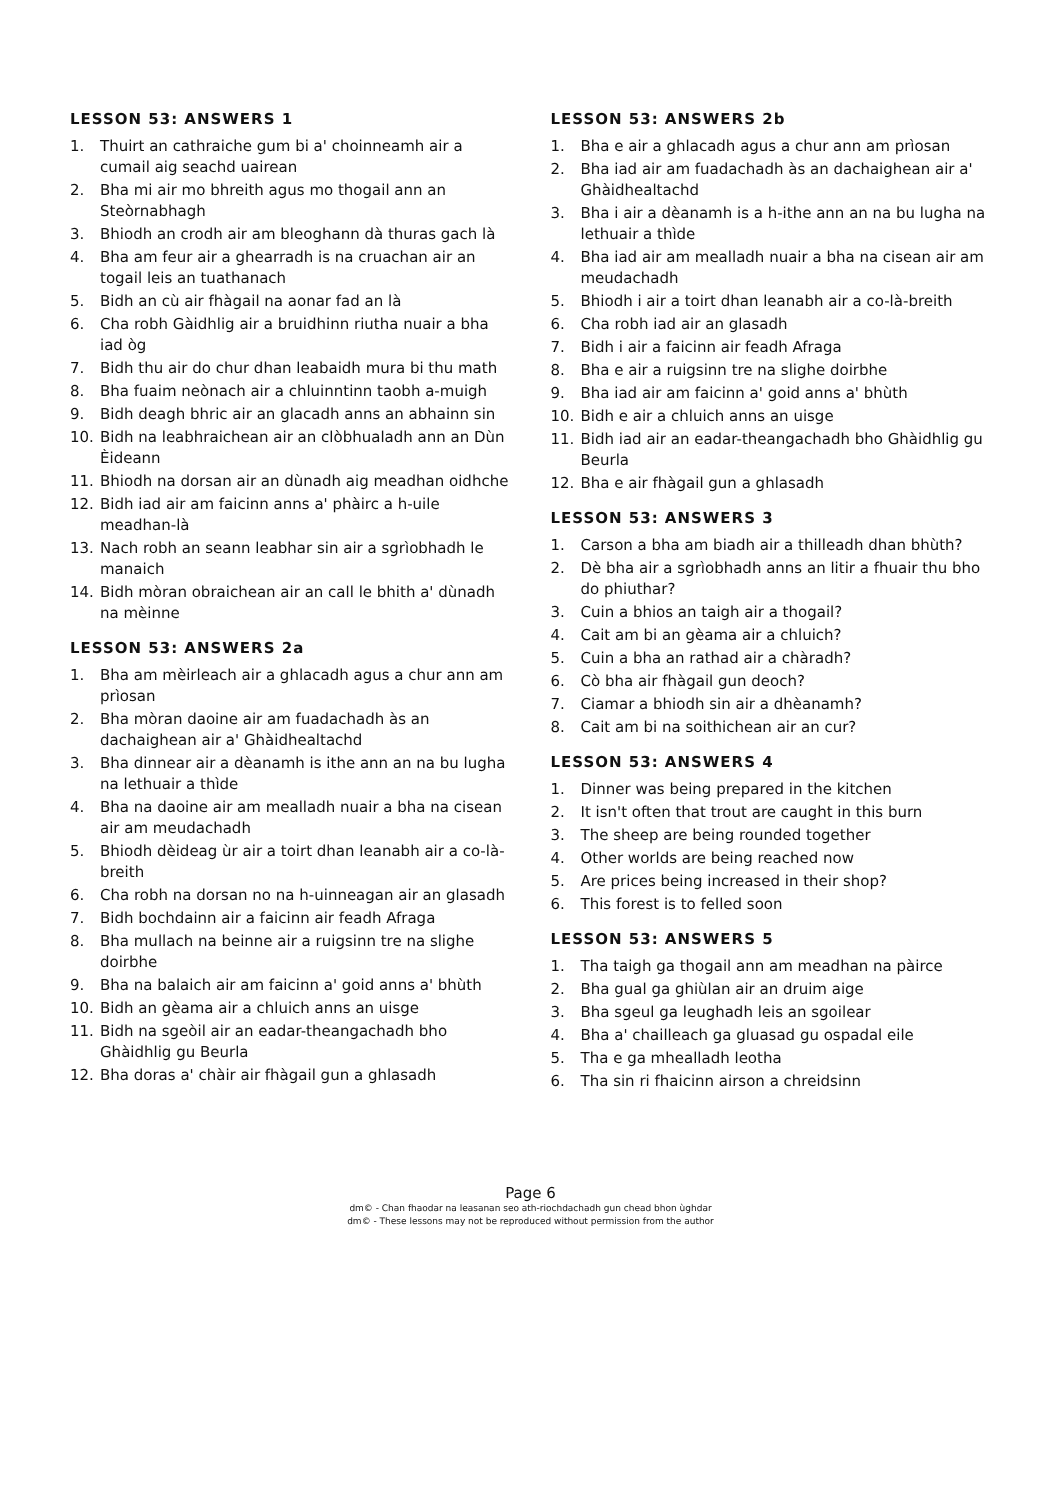LESSON 53: ANSWERS 1
1. Thuirt an cathraiche gum bi a' choinneamh air a cumail aig seachd uairean
2. Bha mi air mo bhreith agus mo thogail ann an Steòrnabhagh
3. Bhiodh an crodh air am bleoghann dà thuras gach là
4. Bha am feur air a ghearradh is na cruachan air an togail leis an tuathanach
5. Bidh an cù air fhàgail na aonar fad an là
6. Cha robh Gàidhlig air a bruidhinn riutha nuair a bha iad òg
7. Bidh thu air do chur dhan leabaidh mura bi thu math
8. Bha fuaim neònach air a chluinntinn taobh a-muigh
9. Bidh deagh bhric air an glacadh anns an abhainn sin
10. Bidh na leabhraichean air an clòbhualadh ann an Dùn Èideann
11. Bhiodh na dorsan air an dùnadh aig meadhan oidhche
12. Bidh iad air am faicinn anns a' phàirc a h-uile meadhan-là
13. Nach robh an seann leabhar sin air a sgrìobhadh le manaich
14. Bidh mòran obraichean air an call le bhith a' dùnadh na mèinne
LESSON 53: ANSWERS 2a
1. Bha am mèirleach air a ghlacadh agus a chur ann am prìosan
2. Bha mòran daoine air am fuadachadh às an dachaighean air a' Ghàidhealtachd
3. Bha dinnear air a dèanamh is ithe ann an na bu lugha na lethuair a thìde
4. Bha na daoine air am mealladh nuair a bha na cisean air am meudachadh
5. Bhiodh dèideag ùr air a toirt dhan leanabh air a co-là-breith
6. Cha robh na dorsan no na h-uinneagan air an glasadh
7. Bidh bochdainn air a faicinn air feadh Afraga
8. Bha mullach na beinne air a ruigsinn tre na slighe doirbhe
9. Bha na balaich air am faicinn a' goid anns a' bhùth
10. Bidh an gèama air a chluich anns an uisge
11. Bidh na sgeòil air an eadar-theangachadh bho Ghàidhlig gu Beurla
12. Bha doras a' chàir air fhàgail gun a ghlasadh
LESSON 53: ANSWERS 2b
1. Bha e air a ghlacadh agus a chur ann am prìosan
2. Bha iad air am fuadachadh às an dachaighean air a' Ghàidhealtachd
3. Bha i air a dèanamh is a h-ithe ann an na bu lugha na lethuair a thìde
4. Bha iad air am mealladh nuair a bha na cisean air am meudachadh
5. Bhiodh i air a toirt dhan leanabh air a co-là-breith
6. Cha robh iad air an glasadh
7. Bidh i air a faicinn air feadh Afraga
8. Bha e air a ruigsinn tre na slighe doirbhe
9. Bha iad air am faicinn a' goid anns a' bhùth
10. Bidh e air a chluich anns an uisge
11. Bidh iad air an eadar-theangachadh bho Ghàidhlig gu Beurla
12. Bha e air fhàgail gun a ghlasadh
LESSON 53: ANSWERS 3
1. Carson a bha am biadh air a thilleadh dhan bhùth?
2. Dè bha air a sgrìobhadh anns an litir a fhuair thu bho do phiuthar?
3. Cuin a bhios an taigh air a thogail?
4. Cait am bi an gèama air a chluich?
5. Cuin a bha an rathad air a chàradh?
6. Cò bha air fhàgail gun deoch?
7. Ciamar a bhiodh sin air a dhèanamh?
8. Cait am bi na soithichean air an cur?
LESSON 53: ANSWERS 4
1. Dinner was being prepared in the kitchen
2. It isn't often that trout are caught in this burn
3. The sheep are being rounded together
4. Other worlds are being reached now
5. Are prices being increased in their shop?
6. This forest is to felled soon
LESSON 53: ANSWERS 5
1. Tha taigh ga thogail ann am meadhan na pàirce
2. Bha gual ga ghiùlan air an druim aige
3. Bha sgeul ga leughadh leis an sgoilear
4. Bha a' chailleach ga gluasad gu ospadal eile
5. Tha e ga mhealladh leotha
6. Tha sin ri fhaicinn airson a chreidsinn
Page 6
dm© - Chan fhaodar na leasanan seo ath-riochdachadh gun chead bhon ùghdar
dm© - These lessons may not be reproduced without permission from the author